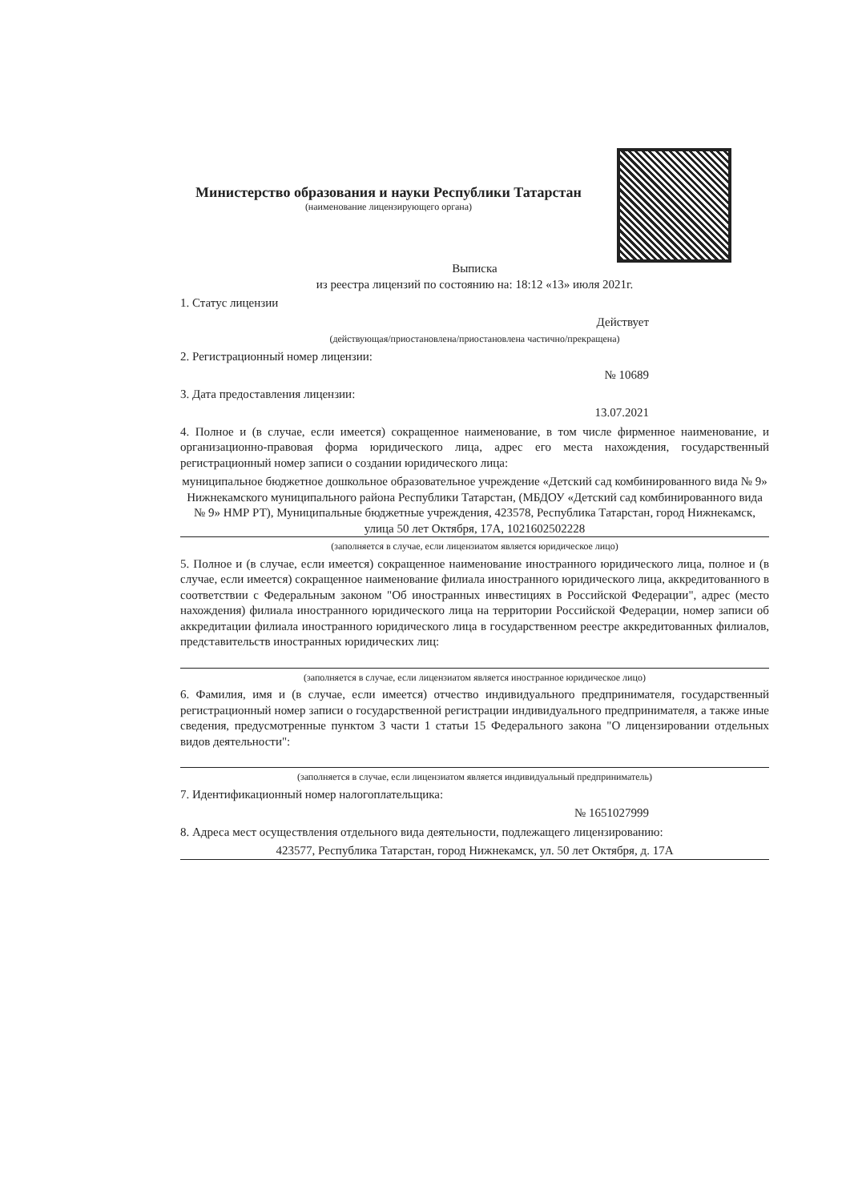Министерство образования и науки Республики Татарстан
(наименование лицензирующего органа)
Выписка
из реестра лицензий по состоянию на: 18:12 «13» июля 2021г.
1. Статус лицензии
Действует
(действующая/приостановлена/приостановлена частично/прекращена)
2. Регистрационный номер лицензии:
№ 10689
3. Дата предоставления лицензии:
13.07.2021
4. Полное и (в случае, если имеется) сокращенное наименование, в том числе фирменное наименование, и организационно-правовая форма юридического лица, адрес его места нахождения, государственный регистрационный номер записи о создании юридического лица:
муниципальное бюджетное дошкольное образовательное учреждение «Детский сад комбинированного вида № 9» Нижнекамского муниципального района Республики Татарстан, (МБДОУ «Детский сад комбинированного вида № 9» НМР РТ), Муниципальные бюджетные учреждения, 423578, Республика Татарстан, город Нижнекамск, улица 50 лет Октября, 17А, 1021602502228
(заполняется в случае, если лицензиатом является юридическое лицо)
5. Полное и (в случае, если имеется) сокращенное наименование иностранного юридического лица, полное и (в случае, если имеется) сокращенное наименование филиала иностранного юридического лица, аккредитованного в соответствии с Федеральным законом "Об иностранных инвестициях в Российской Федерации", адрес (место нахождения) филиала иностранного юридического лица на территории Российской Федерации, номер записи об аккредитации филиала иностранного юридического лица в государственном реестре аккредитованных филиалов, представительств иностранных юридических лиц:
(заполняется в случае, если лицензиатом является иностранное юридическое лицо)
6. Фамилия, имя и (в случае, если имеется) отчество индивидуального предпринимателя, государственный регистрационный номер записи о государственной регистрации индивидуального предпринимателя, а также иные сведения, предусмотренные пунктом 3 части 1 статьи 15 Федерального закона "О лицензировании отдельных видов деятельности":
(заполняется в случае, если лицензиатом является индивидуальный предприниматель)
7. Идентификационный номер налогоплательщика:
№ 1651027999
8. Адреса мест осуществления отдельного вида деятельности, подлежащего лицензированию:
423577, Республика Татарстан, город Нижнекамск, ул. 50 лет Октября, д. 17А